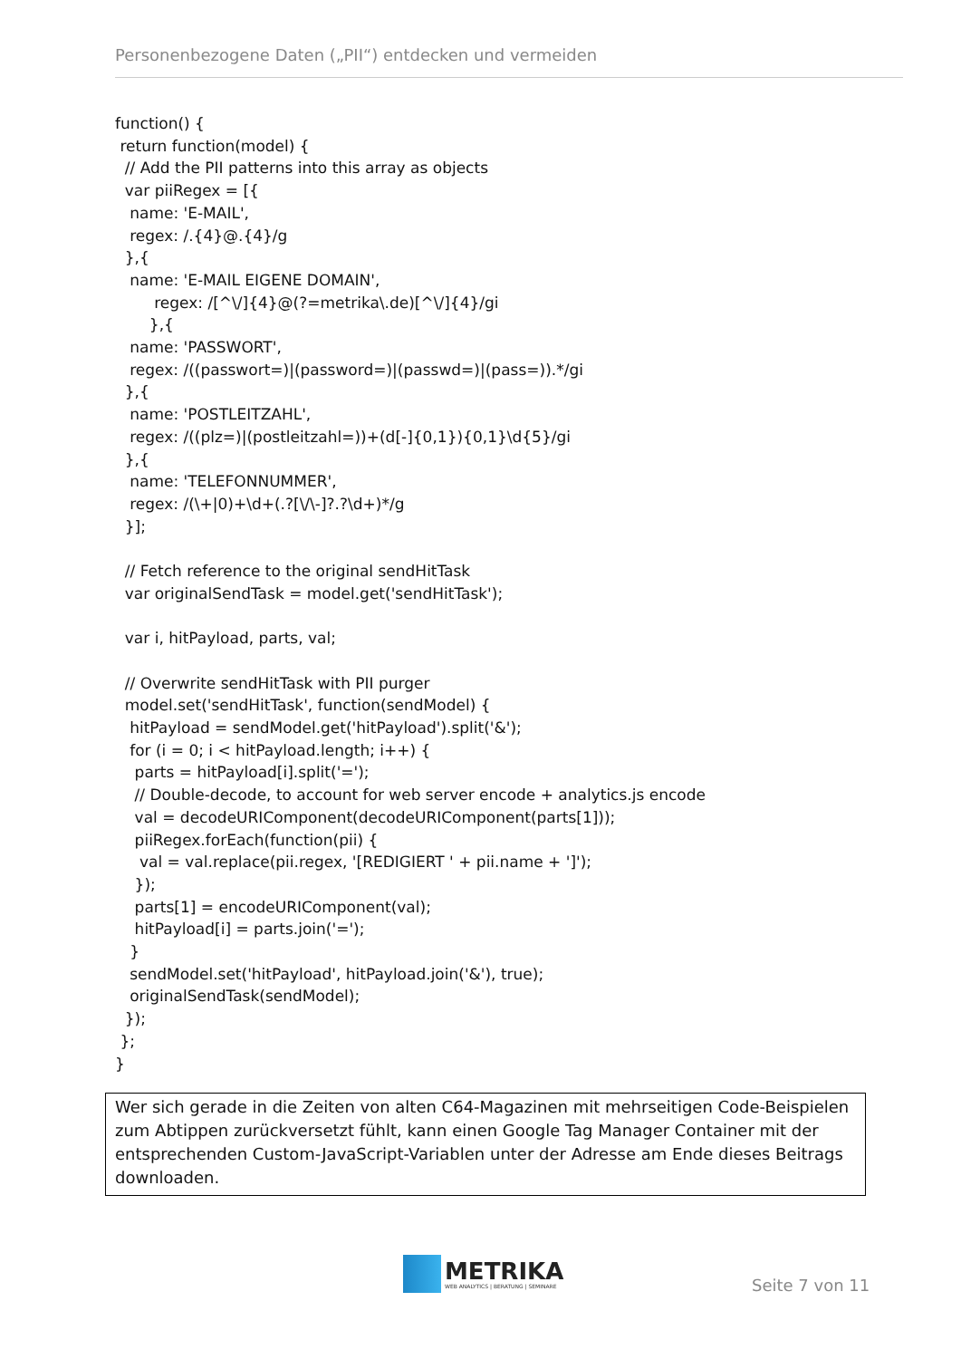Personenbezogene Daten („PII“) entdecken und vermeiden
function() {
 return function(model) {
  // Add the PII patterns into this array as objects
  var piiRegex = [{
   name: 'E-MAIL',
   regex: /.{4}@.{4}/g
  },{
   name: 'E-MAIL EIGENE DOMAIN',
        regex: /[^\/]{4}@(?=metrika\.de)[^\/]{4}/gi
       },{
   name: 'PASSWORT',
   regex: /((passwort=)|(password=)|(passwd=)|(pass=)).*/gi
  },{
   name: 'POSTLEITZAHL',
   regex: /((plz=)|(postleitzahl=))+(d[-]{0,1}){0,1}\d{5}/gi
  },{
   name: 'TELEFONNUMMER',
   regex: /(\+|0)+\d+(.?[\/\-]?.?\d+)*/g
  }];

  // Fetch reference to the original sendHitTask
  var originalSendTask = model.get('sendHitTask');

  var i, hitPayload, parts, val;

  // Overwrite sendHitTask with PII purger
  model.set('sendHitTask', function(sendModel) {
   hitPayload = sendModel.get('hitPayload').split('&');
   for (i = 0; i < hitPayload.length; i++) {
    parts = hitPayload[i].split('=');
    // Double-decode, to account for web server encode + analytics.js encode
    val = decodeURIComponent(decodeURIComponent(parts[1]));
    piiRegex.forEach(function(pii) {
     val = val.replace(pii.regex, '[REDIGIERT ' + pii.name + ']');
    });
    parts[1] = encodeURIComponent(val);
    hitPayload[i] = parts.join('=');
   }
   sendModel.set('hitPayload', hitPayload.join('&'), true);
   originalSendTask(sendModel);
  });
 };
}
Wer sich gerade in die Zeiten von alten C64-Magazinen mit mehrseitigen Code-Beispielen zum Abtippen zurückversetzt fühlt, kann einen Google Tag Manager Container mit der entsprechenden Custom-JavaScript-Variablen unter der Adresse am Ende dieses Beitrags downloaden.
METRIKA
WEB ANALYTICS | BERATUNG | SEMINARE
Seite 7 von 11